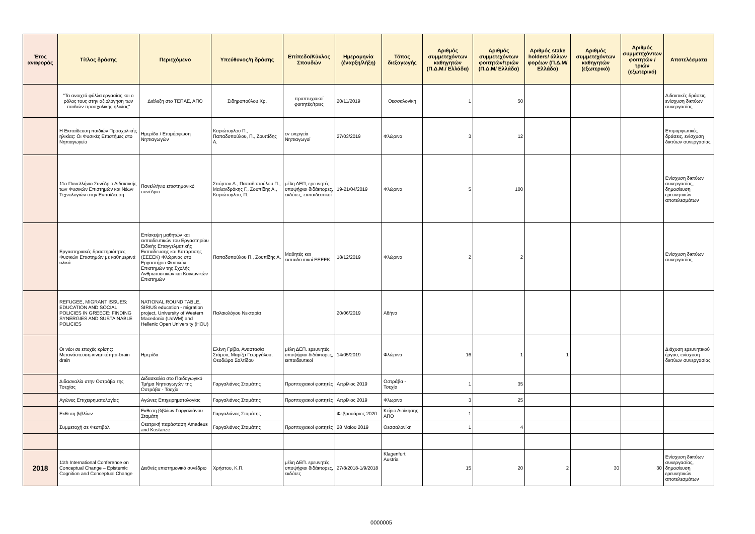| Έτος αναφοράς | Τίτλος δράσης | Περιεχόμενο | Υπεύθυνος/η δράσης | Επίπεδο/Κύκλος Σπουδών | Ημερομηνία (έναρξη/λήξη) | Τόπος διεξαγωγής | Αριθμός συμμετεχόντων καθηγητών (Π.Δ.Μ./ Ελλάδα) | Αριθμός συμμετεχόντων φοιτητών/τριών (Π.Δ.Μ/ Ελλάδα) | Αριθμός stake holders/ άλλων φορέων (Π.Δ.Μ/ Ελλάδα) | Αριθμός συμμετεχόντων καθηγητών (εξωτερικό) | Αριθμός συμμετεχόντων φοιτητών /τριών (εξωτερικό) | Αποτελέσματα |
| --- | --- | --- | --- | --- | --- | --- | --- | --- | --- | --- | --- | --- |
| | "Τα ανοιχτά φύλλα εργασίας και ο ρόλος τους στην αξιολόγηση των παιδιών προσχολικής ηλικίας" | Διάλεξη στο ΤΕΠΑΕ, ΑΠΘ | Σιδηροπούλου Χρ. | προπτυχιακοί φοιτητές/τριες | 20/11/2019 | Θεσσαλονίκη | 1 | 50 | | | | Διδακτικές δράσεις, ενίσχυση δικτύων συνεργασίας |
| | Η Εκπαίδευση παιδιών Προσχολικής ηλικίας: Οι Φυσικές Επιστήμες στο Νηπιαγωγείο | Ημερίδα / Επιμόρφωση Νηπιαγωγών | Καριώτογλου Π., Παπαδοπούλου, Π., Ζουπίδης Α. | εν ενεργεία Νηπιαγωγοί | 27/03/2019 | Φλώρινα | 3 | 12 | | | | Επιμορφωτικές δράσεις, ενίσχυση δικτύων συνεργασίας |
| | 11ο Πανελλήνιο Συνέδριο Διδακτικής των Φυσικών Επιστημών και Νέων Τεχνολογιών στην Εκπαίδευση | Πανελλήνιο επιστημονικό συνέδριο | Σπύρτου Α., Παπαδοπούλου Π., Μαλανδράκης Γ., Ζουπίδης Α., Καριώτογλου, Π. | μέλη ΔΕΠ, ερευνητές, υποψήφιοι διδάκτορες, εκδότες, εκπαιδευτικοί | 19-21/04/2019 | Φλώρινα | 5 | 100 | | | | Ενίσχυση δικτύων συνεργασίας, δημοσίευση ερευνητικών αποτελεσμάτων |
| | Εργαστηριακές δραστηριότητες Φυσικών Επιστημών με καθημερινά υλικά | Επίσκεψη μαθητών και εκπαιδευτικών του Εργαστηρίου Ειδικής Επαγγελματικής Εκπαίδευσης και Κατάρτισης (ΕΕΕΕΚ) Φλώρινας στο Εργαστήριο Φυσικών Επιστημών της Σχολής Ανθρωπιστικών και Κοινωνικών Επιστημών | Παπαδοπούλου Π., Ζουπίδης Α. | Μαθητές και εκπαιδευτικοί ΕΕΕΕΚ | 18/12/2019 | Φλώρινα | 2 | 2 | | | | Ενίσχυση δικτύων συνεργασίας |
| | REFUGEE, MIGRANT ISSUES: EDUCATION AND SOCIAL POLICIES IN GREECE: FINDING SYNERGIES AND SUSTAINABLE POLICIES | NATIONAL ROUND TABLE, SIRIUS education - migration project, University of Western Macedonia (UoWM) and Hellenic Open University (HOU) | Παλαιολόγου Νεκταρία | | 20/06/2019 | Αθήνα | | | | | | |
| | Οι νέοι σε εποχές κρίσης: Μετανάστευση-κινητικότητα-brain drain | Ημερίδα | Ελένη Γρίβα, Αναστασία Στάμου, Μαρίζα Γεωργάλου, Θεοδώρα Σαλτίδου | μέλη ΔΕΠ. ερευνητές, υποψήφιοι διδάκτορες, εκπαιδευτικοί | 14/05/2019 | Φλώρινα | 16 | 1 | 1 | | | Διάχυση ερευνητικού έργου, ενίσχυση δικτύων συνεργασίας |
| | Διδασκαλία στην Οστράβα της Τσεχίας | Διδασκαλία στο Παιδαγωγικό Τμήμα Νηπιαγωγών της Οστράβα - Τσεχία | Γαργαλιάνος Σταμάτης | Προπτυχιακοί φοιτητές | Απρίλιος 2019 | Οστράβα - Τσεχία | 1 | 35 | | | | |
| | Αγώνες Επιχειρηματολογίας | Αγώνες Επιχειρηματολογίας | Γαργαλιάνος Σταμάτης | Προπτυχιακοί φοιτητές | Απρίλιος 2019 | Φλωρινα | 3 | 25 | | | | |
| | Εκθεση βιβλίων | Εκθεση βιβλίων Γαργαλιάνου Σταμάτη | Γαργαλιάνος Σταμάτης | | Φεβρουάριος 2020 | Κτίριο Διοίκησης ΑΠΘ | 1 | | | | | |
| | Συμμετοχή σε Φεστιβάλ | Θεατρική παράσταση Amadeus and Kostanze | Γαργαλιάνος Σταμάτης | Προπτυχιακοί φοιτητές | 28 Μαίου 2019 | Θεσσαλονίκη | 1 | 4 | | | | |
| 2018 | 11th International Conference on Conceptual Change – Epistemic Cognition and Conceptual Change | Διεθνές επιστημονικό συνέδριο | Χρήστου, Κ.Π. | μέλη ΔΕΠ. ερευνητές, υποψήφιοι διδάκτορες, εκδότες | 27/8/2018-1/9/2018 | Klagenfurt, Austria | 15 | 20 | 2 | 30 | 30 | Ενίσχυση δικτύων συνεργασίας, δημοσίευση ερευνητικών αποτελεσμάτων |
0000005